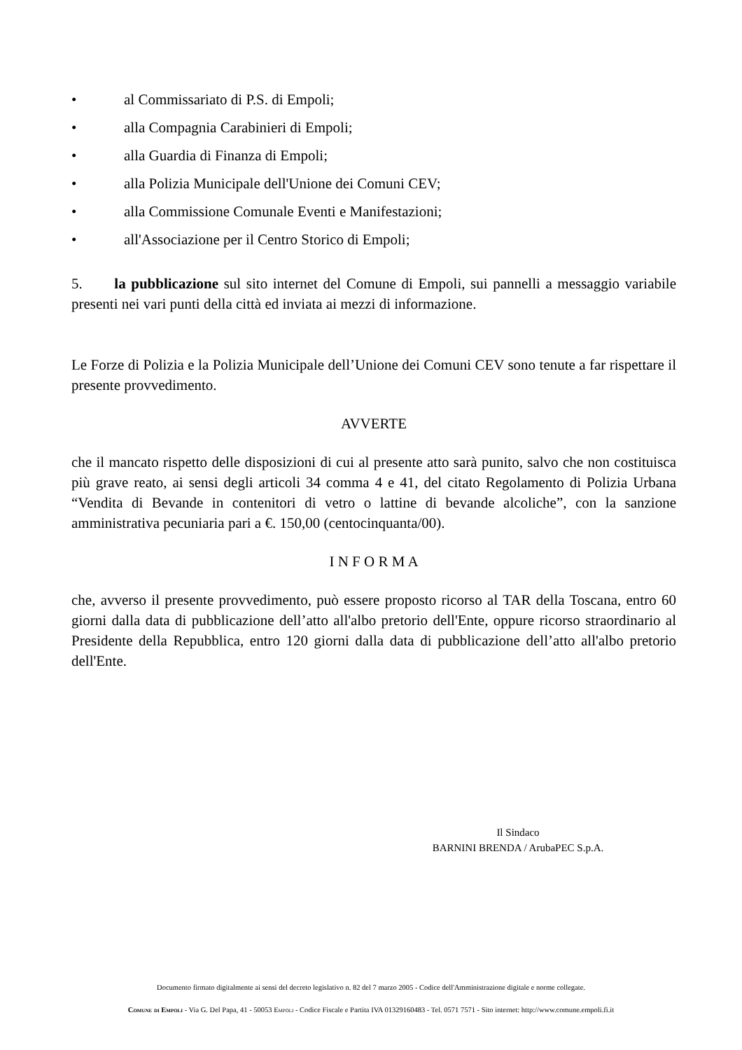• al Commissariato di P.S. di Empoli;
• alla Compagnia Carabinieri di Empoli;
• alla Guardia di Finanza di Empoli;
• alla Polizia Municipale dell'Unione dei Comuni CEV;
• alla Commissione Comunale Eventi e Manifestazioni;
• all'Associazione per il Centro Storico di Empoli;
5. la pubblicazione sul sito internet del Comune di Empoli, sui pannelli a messaggio variabile presenti nei vari punti della città ed inviata ai mezzi di informazione.
Le Forze di Polizia e la Polizia Municipale dell’Unione dei Comuni CEV sono tenute a far rispettare il presente provvedimento.
AVVERTE
che il mancato rispetto delle disposizioni di cui al presente atto sarà punito, salvo che non costituisca più grave reato, ai sensi degli articoli 34 comma 4 e 41, del citato Regolamento di Polizia Urbana “Vendita di Bevande in contenitori di vetro o lattine di bevande alcoliche”, con la sanzione amministrativa pecuniaria pari a €. 150,00 (centocinquanta/00).
I N F O R M A
che, avverso il presente provvedimento, può essere proposto ricorso al TAR della Toscana, entro 60 giorni dalla data di pubblicazione dell’atto all'albo pretorio dell'Ente, oppure ricorso straordinario al Presidente della Repubblica, entro 120 giorni dalla data di pubblicazione dell’atto all'albo pretorio dell'Ente.
Il Sindaco
BARNINI BRENDA / ArubaPEC S.p.A.
Documento firmato digitalmente ai sensi del decreto legislativo n. 82 del 7 marzo 2005 - Codice dell'Amministrazione digitale e norme collegate.
Comune di Empoli - Via G. Del Papa, 41 - 50053 Empoli - Codice Fiscale e Partita IVA 01329160483 - Tel. 0571 7571 - Sito internet: http://www.comune.empoli.fi.it